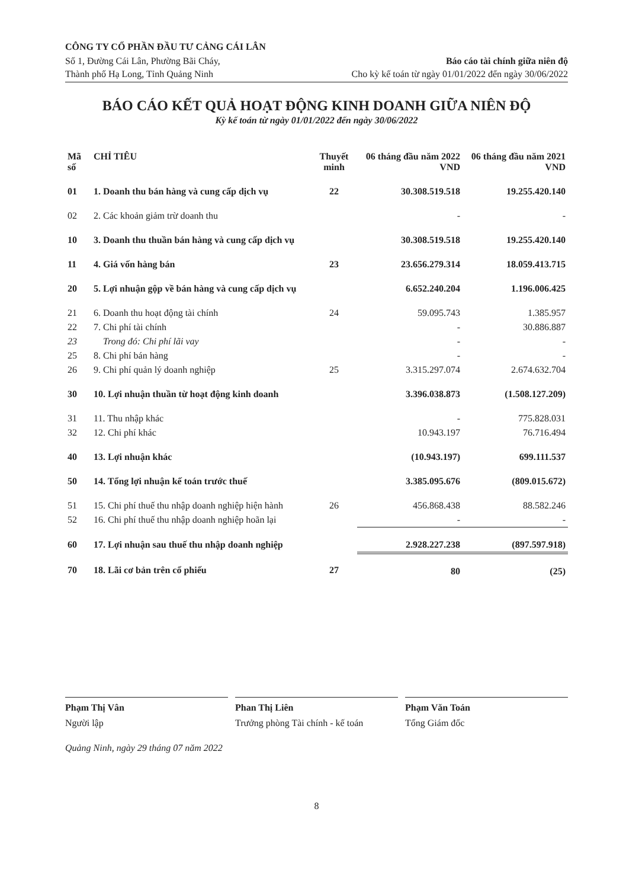CÔNG TY CỔ PHẦN ĐẦU TƯ CẢNG CÁI LÂN
Số 1, Đường Cái Lân, Phường Bãi Cháy,
Thành phố Hạ Long, Tỉnh Quảng Ninh
Báo cáo tài chính giữa niên độ
Cho kỳ kế toán từ ngày 01/01/2022 đến ngày 30/06/2022
BÁO CÁO KẾT QUẢ HOẠT ĐỘNG KINH DOANH GIỮA NIÊN ĐỘ
Kỳ kế toán từ ngày 01/01/2022 đến ngày 30/06/2022
| Mã số | CHỈ TIÊU | Thuyết minh | 06 tháng đầu năm 2022 VND | 06 tháng đầu năm 2021 VND |
| --- | --- | --- | --- | --- |
| 01 | 1. Doanh thu bán hàng và cung cấp dịch vụ | 22 | 30.308.519.518 | 19.255.420.140 |
| 02 | 2. Các khoản giảm trừ doanh thu | | - | - |
| 10 | 3. Doanh thu thuần bán hàng và cung cấp dịch vụ | | 30.308.519.518 | 19.255.420.140 |
| 11 | 4. Giá vốn hàng bán | 23 | 23.656.279.314 | 18.059.413.715 |
| 20 | 5. Lợi nhuận gộp về bán hàng và cung cấp dịch vụ | | 6.652.240.204 | 1.196.006.425 |
| 21 | 6. Doanh thu hoạt động tài chính | 24 | 59.095.743 | 1.385.957 |
| 22 | 7. Chi phí tài chính | | - | 30.886.887 |
| 23 | Trong đó: Chi phí lãi vay | | - | - |
| 25 | 8. Chi phí bán hàng | | - | - |
| 26 | 9. Chi phí quản lý doanh nghiệp | 25 | 3.315.297.074 | 2.674.632.704 |
| 30 | 10. Lợi nhuận thuần từ hoạt động kinh doanh | | 3.396.038.873 | (1.508.127.209) |
| 31 | 11. Thu nhập khác | | - | 775.828.031 |
| 32 | 12. Chi phí khác | | 10.943.197 | 76.716.494 |
| 40 | 13. Lợi nhuận khác | | (10.943.197) | 699.111.537 |
| 50 | 14. Tổng lợi nhuận kế toán trước thuế | | 3.385.095.676 | (809.015.672) |
| 51 | 15. Chi phí thuế thu nhập doanh nghiệp hiện hành | 26 | 456.868.438 | 88.582.246 |
| 52 | 16. Chi phí thuế thu nhập doanh nghiệp hoãn lại | | - | - |
| 60 | 17. Lợi nhuận sau thuế thu nhập doanh nghiệp | | 2.928.227.238 | (897.597.918) |
| 70 | 18. Lãi cơ bản trên cổ phiếu | 27 | 80 | (25) |
Phạm Thị Vân
Người lập
Phan Thị Liên
Trưởng phòng Tài chính - kế toán
Phạm Văn Toán
Tổng Giám đốc
Quảng Ninh, ngày 29 tháng 07 năm 2022
8